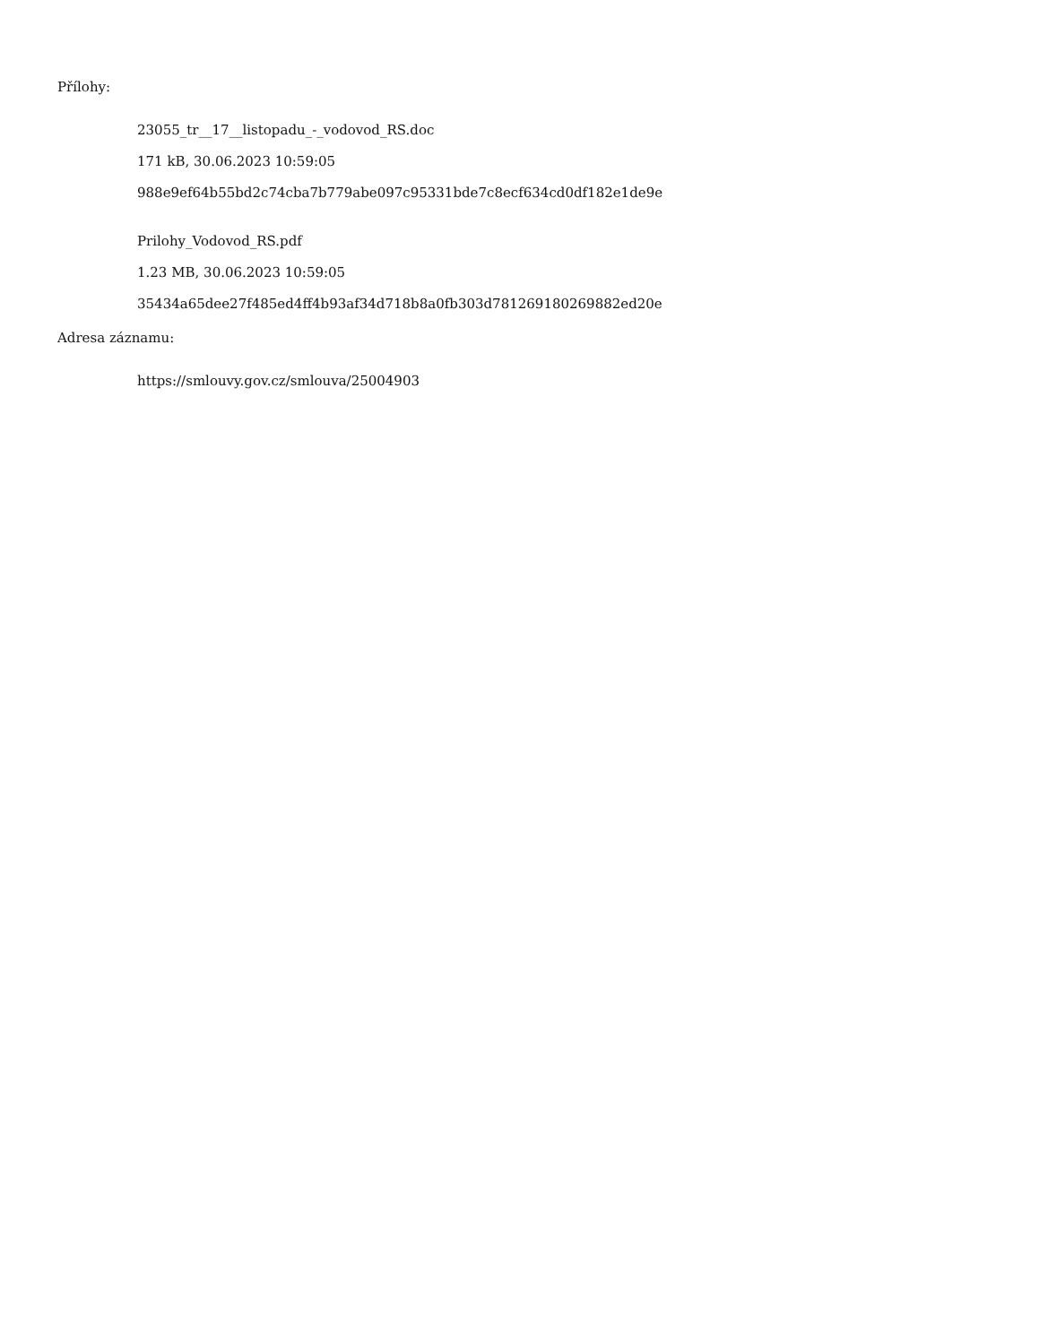Přílohy:
23055_tr__17__listopadu_-_vodovod_RS.doc
171 kB, 30.06.2023 10:59:05
988e9ef64b55bd2c74cba7b779abe097c95331bde7c8ecf634cd0df182e1de9e
Prilohy_Vodovod_RS.pdf
1.23 MB, 30.06.2023 10:59:05
35434a65dee27f485ed4ff4b93af34d718b8a0fb303d781269180269882ed20e
Adresa záznamu:
https://smlouvy.gov.cz/smlouva/25004903